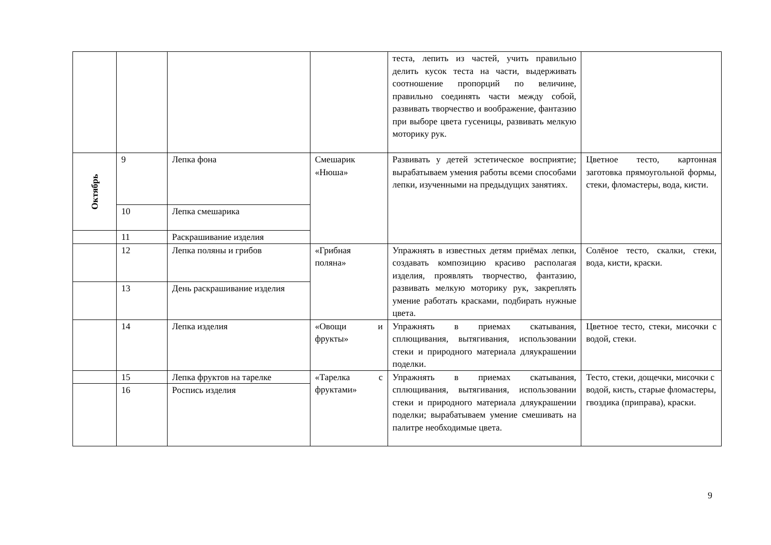| | | | | теста, лепить из частей, учить правильно делить кусок теста на части, выдерживать соотношение пропорций по величине, правильно соединять части между собой, развивать творчество и воображение, фантазию при выборе цвета гусеницы, развивать мелкую моторику рук. | |
| Октябрь | 9 | Лепка фона | Смешарик «Нюша» | Развивать у детей эстетическое восприятие; вырабатываем умения работы всеми способами лепки, изученными на предыдущих занятиях. | Цветное тесто, картонная заготовка прямоугольной формы, стеки, фломастеры, вода, кисти. |
| | 10 | Лепка смешарика | | | |
| | 11 | Раскрашивание изделия | | | |
| | 12 | Лепка поляны и грибов | «Грибная поляна» | Упражнять в известных детям приёмах лепки, создавать композицию красиво располагая изделия, проявлять творчество, фантазию, развивать мелкую моторику рук, закреплять умение работать красками, подбирать нужные цвета. | Солёное тесто, скалки, стеки, вода, кисти, краски. |
| | 13 | День раскрашивание изделия | | | |
| | 14 | Лепка изделия | «Овощи и фрукты» | Упражнять в приемах скатывания, сплющивания, вытягивания, использовании стеки и природного материала дляукрашении поделки. | Цветное тесто, стеки, мисочки с водой, стеки. |
| | 15 | Лепка фруктов на тарелке | «Тарелка с фруктами» | Упражнять в приемах скатывания, сплющивания, вытягивания, использовании стеки и природного материала дляукрашении поделки; вырабатываем умение смешивать на палитре необходимые цвета. | Тесто, стеки, дощечки, мисочки с водой, кисть, старые фломастеры, гвоздика (приправа), краски. |
| | 16 | Роспись изделия | | | |
9